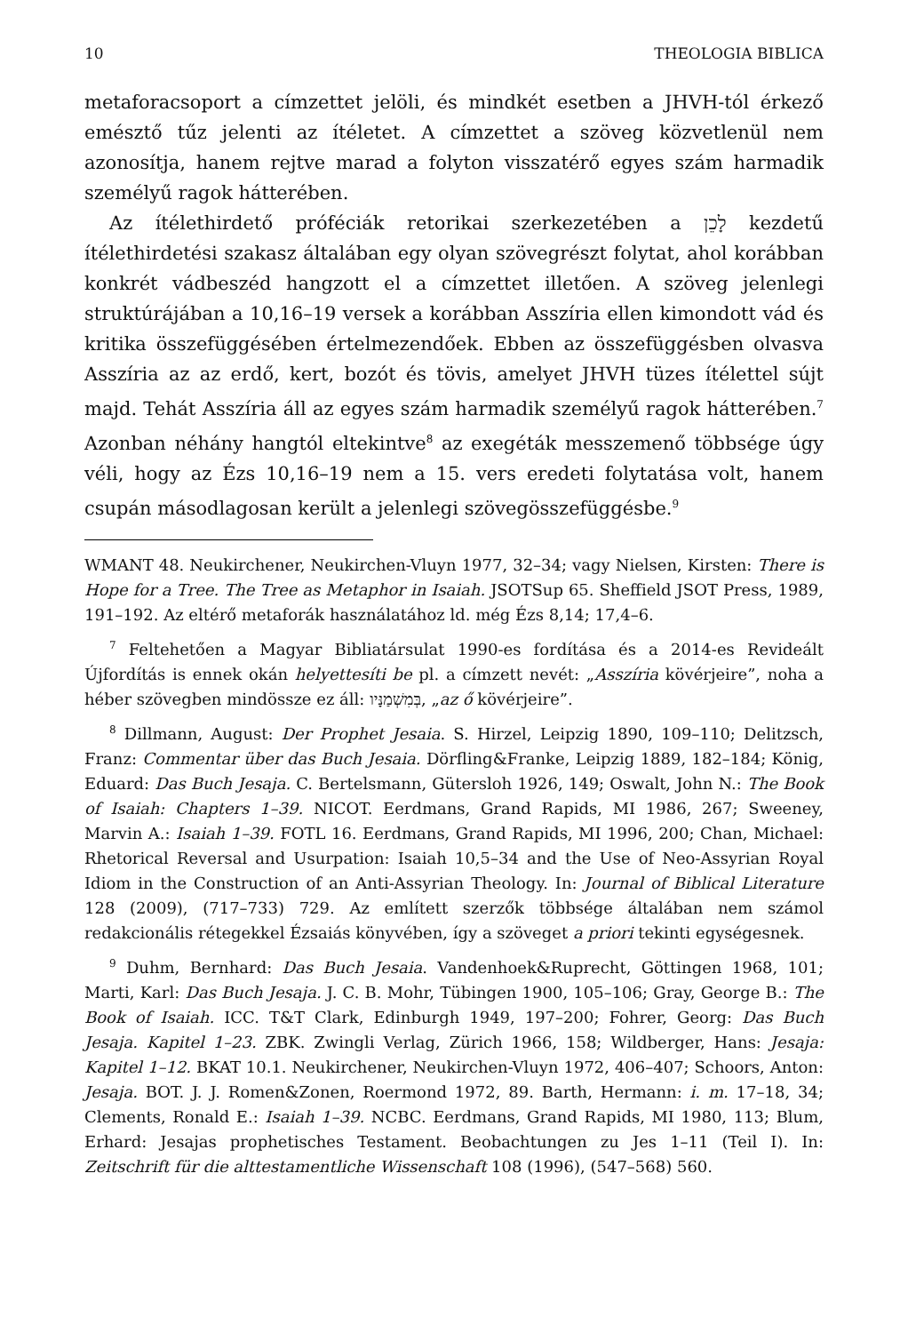10 THEOLOGIA BIBLICA
metaforacsoport a címzettet jelöli, és mindkét esetben a JHVH-tól érkező emésztő tűz jelenti az ítéletet. A címzettet a szöveg közvetlenül nem azonosítja, hanem rejtve marad a folyton visszatérő egyes szám harmadik személyű ragok hátterében.
Az ítélethirdető próféciák retorikai szerkezetében a לָכֵן kezdetű ítélethirdetési szakasz általában egy olyan szövegrészt folytat, ahol korábban konkrét vádbeszéd hangzott el a címzettet illetően. A szöveg jelenlegi struktúrájában a 10,16–19 versek a korábban Asszíria ellen kimondott vád és kritika összefüggésében értelmezendőek. Ebben az összefüggésben olvasva Asszíria az az erdő, kert, bozót és tövis, amelyet JHVH tüzes ítélettel sújt majd. Tehát Asszíria áll az egyes szám harmadik személyű ragok hátterében.<sup>7</sup> Azonban néhány hangtól eltekintve<sup>8</sup> az exegéták messzemenő többsége úgy véli, hogy az Ézs 10,16–19 nem a 15. vers eredeti folytatása volt, hanem csupán másodlagosan került a jelenlegi szövegösszefüggésbe.<sup>9</sup>
WMANT 48. Neukirchener, Neukirchen-Vluyn 1977, 32–34; vagy Nielsen, Kirsten: There is Hope for a Tree. The Tree as Metaphor in Isaiah. JSOTSup 65. Sheffield JSOT Press, 1989, 191–192. Az eltérő metaforák használatához ld. még Ézs 8,14; 17,4–6.
<sup>7</sup> Feltehetően a Magyar Bibliatársulat 1990-es fordítása és a 2014-es Revideált Újfordítás is ennek okán helyettesíti be pl. a címzett nevét: „Asszíria kövérjeire”, noha a héber szövegben mindössze ez áll: בְּמִשְׁמַנָּיו, „az ő kövérjeire”.
<sup>8</sup> Dillmann, August: Der Prophet Jesaia. S. Hirzel, Leipzig 1890, 109–110; Delitzsch, Franz: Commentar über das Buch Jesaia. Dörfling&Franke, Leipzig 1889, 182–184; König, Eduard: Das Buch Jesaja. C. Bertelsmann, Gütersloh 1926, 149; Oswalt, John N.: The Book of Isaiah: Chapters 1–39. NICOT. Eerdmans, Grand Rapids, MI 1986, 267; Sweeney, Marvin A.: Isaiah 1–39. FOTL 16. Eerdmans, Grand Rapids, MI 1996, 200; Chan, Michael: Rhetorical Reversal and Usurpation: Isaiah 10,5–34 and the Use of Neo-Assyrian Royal Idiom in the Construction of an Anti-Assyrian Theology. In: Journal of Biblical Literature 128 (2009), (717–733) 729. Az említett szerzők többsége általában nem számol redakcionális rétegekkel Ézsaiás könyvében, így a szöveget a priori tekinti egységesnek.
<sup>9</sup> Duhm, Bernhard: Das Buch Jesaia. Vandenhoek&Ruprecht, Göttingen 1968, 101; Marti, Karl: Das Buch Jesaja. J. C. B. Mohr, Tübingen 1900, 105–106; Gray, George B.: The Book of Isaiah. ICC. T&T Clark, Edinburgh 1949, 197–200; Fohrer, Georg: Das Buch Jesaja. Kapitel 1–23. ZBK. Zwingli Verlag, Zürich 1966, 158; Wildberger, Hans: Jesaja: Kapitel 1–12. BKAT 10.1. Neukirchener, Neukirchen-Vluyn 1972, 406–407; Schoors, Anton: Jesaja. BOT. J. J. Romen&Zonen, Roermond 1972, 89. Barth, Hermann: i. m. 17–18, 34; Clements, Ronald E.: Isaiah 1–39. NCBC. Eerdmans, Grand Rapids, MI 1980, 113; Blum, Erhard: Jesajas prophetisches Testament. Beobachtungen zu Jes 1–11 (Teil I). In: Zeitschrift für die alttestamentliche Wissenschaft 108 (1996), (547–568) 560.